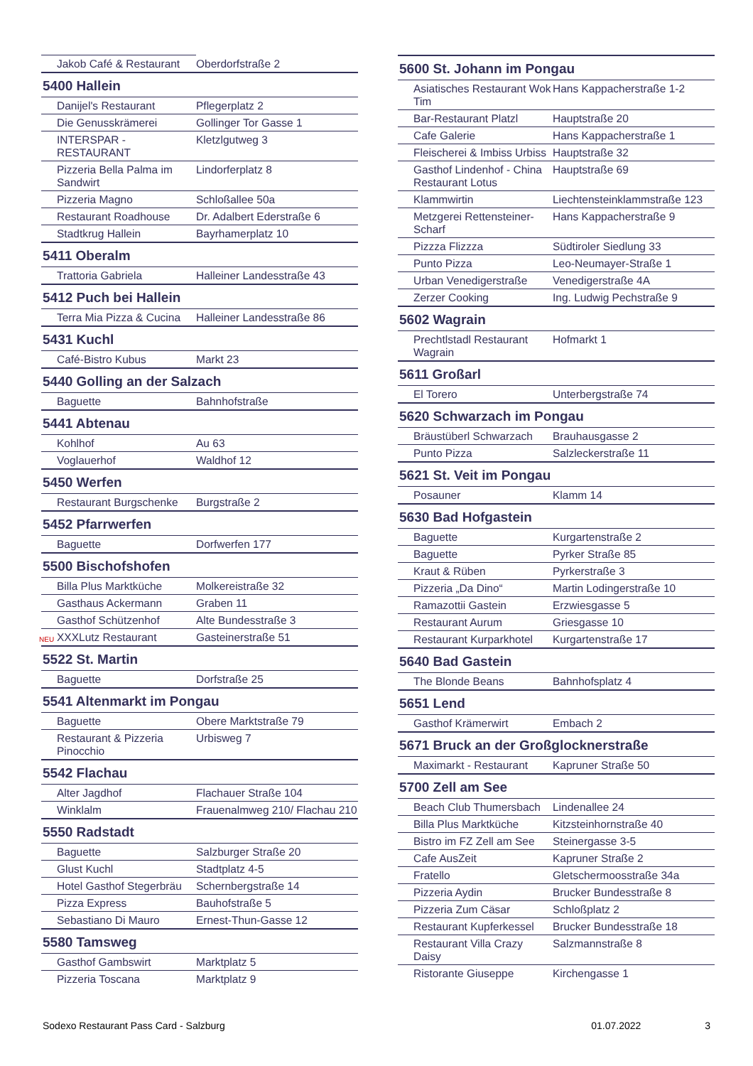| Jakob Café & Restaurant | Oberdorfstraße 2 |
| 5400 Hallein | |
| Danijel's Restaurant | Pflegerplatz 2 |
| Die Genusskrämerei | Gollinger Tor Gasse 1 |
| INTERSPAR - RESTAURANT | Kletzlgutweg 3 |
| Pizzeria Bella Palma im Sandwirt | Lindorferplatz 8 |
| Pizzeria Magno | Schloßallee 50a |
| Restaurant Roadhouse | Dr. Adalbert Ederstraße 6 |
| Stadtkrug Hallein | Bayrhamerplatz 10 |
| 5411 Oberalm | |
| Trattoria Gabriela | Halleiner Landesstraße 43 |
| 5412 Puch bei Hallein | |
| Terra Mia Pizza & Cucina | Halleiner Landesstraße 86 |
| 5431 Kuchl | |
| Café-Bistro Kubus | Markt 23 |
| 5440 Golling an der Salzach | |
| Baguette | Bahnhofstraße |
| 5441 Abtenau | |
| Kohlhof | Au 63 |
| Voglauerhof | Waldhof 12 |
| 5450 Werfen | |
| Restaurant Burgschenke | Burgstraße 2 |
| 5452 Pfarrwerfen | |
| Baguette | Dorfwerfen 177 |
| 5500 Bischofshofen | |
| Billa Plus Marktküche | Molkereistraße 32 |
| Gasthaus Ackermann | Graben 11 |
| Gasthof Schützenhof | Alte Bundesstraße 3 |
| NEU XXXLutz Restaurant | Gasteinerstraße 51 |
| 5522 St. Martin | |
| Baguette | Dorfstraße 25 |
| 5541 Altenmarkt im Pongau | |
| Baguette | Obere Marktstraße 79 |
| Restaurant & Pizzeria Pinocchio | Urbisweg 7 |
| 5542 Flachau | |
| Alter Jagdhof | Flachauer Straße 104 |
| Winklalm | Frauenalmweg 210/ Flachau 210 |
| 5550 Radstadt | |
| Baguette | Salzburger Straße 20 |
| Glust Kuchl | Stadtplatz 4-5 |
| Hotel Gasthof Stegerbräu | Schernbergstraße 14 |
| Pizza Express | Bauhofstraße 5 |
| Sebastiano Di Mauro | Ernest-Thun-Gasse 12 |
| 5580 Tamsweg | |
| Gasthof Gambswirt | Marktplatz 5 |
| Pizzeria Toscana | Marktplatz 9 |
| 5600 St. Johann im Pongau | |
| --- | --- |
| Asiatisches Restaurant Wok Tim | Hans Kappacherstraße 1-2 |
| Bar-Restaurant Platzl | Hauptstraße 20 |
| Cafe Galerie | Hans Kappacherstraße 1 |
| Fleischerei & Imbiss Urbiss | Hauptstraße 32 |
| Gasthof Lindenhof - China Restaurant Lotus | Hauptstraße 69 |
| Klammwirtin | Liechtensteinklammstraße 123 |
| Metzgerei Rettensteiner-Scharf | Hans Kappacherstraße 9 |
| Pizzza Flizzza | Südtiroler Siedlung 33 |
| Punto Pizza | Leo-Neumayer-Straße 1 |
| Urban Venedigerstraße | Venedigerstraße 4A |
| Zerzer Cooking | Ing. Ludwig Pechstraße 9 |
| 5602 Wagrain | |
| Prechtlstadl Restaurant Wagrain | Hofmarkt 1 |
| 5611 Großarl | |
| El Torero | Unterbergstraße 74 |
| 5620 Schwarzach im Pongau | |
| Bräustüberl Schwarzach | Brauhausgasse 2 |
| Punto Pizza | Salzleckerstraße 11 |
| 5621 St. Veit im Pongau | |
| Posauner | Klamm 14 |
| 5630 Bad Hofgastein | |
| Baguette | Kurgartenstraße 2 |
| Baguette | Pyrker Straße 85 |
| Kraut & Rüben | Pyrkerstraße 3 |
| Pizzeria „Da Dino“ | Martin Lodingerstraße 10 |
| Ramazottii Gastein | Erzwiesgasse 5 |
| Restaurant Aurum | Griesgasse 10 |
| Restaurant Kurparkhotel | Kurgartenstraße 17 |
| 5640 Bad Gastein | |
| The Blonde Beans | Bahnhofsplatz 4 |
| 5651 Lend | |
| Gasthof Krämerwirt | Embach 2 |
| 5671 Bruck an der Großglocknerstraße | |
| Maximarkt - Restaurant | Kapruner Straße 50 |
| 5700 Zell am See | |
| Beach Club Thumersbach | Lindenallee 24 |
| Billa Plus Marktküche | Kitzsteinhornstraße 40 |
| Bistro im FZ Zell am See | Steinergasse 3-5 |
| Cafe AusZeit | Kapruner Straße 2 |
| Fratello | Gletschermoosstraße 34a |
| Pizzeria Aydin | Brucker Bundesstraße 8 |
| Pizzeria Zum Cäsar | Schloßplatz 2 |
| Restaurant Kupferkessel | Brucker Bundesstraße 18 |
| Restaurant Villa Crazy Daisy | Salzmannstraße 8 |
| Ristorante Giuseppe | Kirchengasse 1 |
Sodexo Restaurant Pass Card - Salzburg 01.07.2022 3